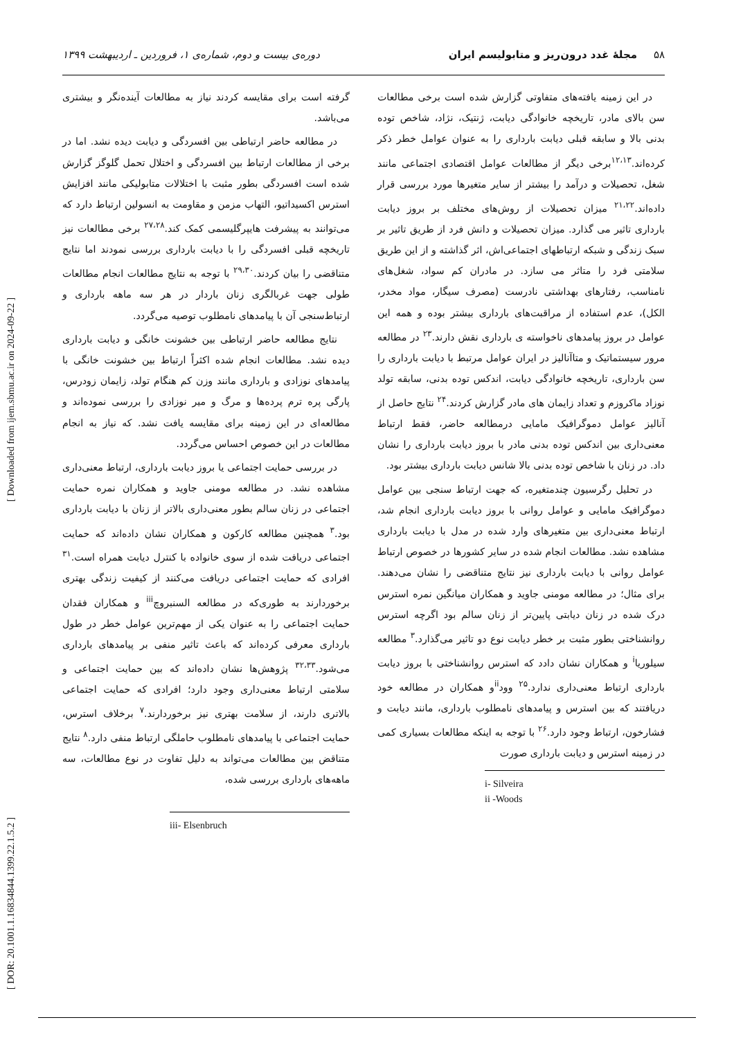۵۸ مجلهٔ غدد درون‌ریز و متابولیسم ایران دوره‌ی بیست و دوم، شماره‌ی ۱، فروردین ـ اردیبهشت ۱۳۹۹
در این زمینه یافته‌های متفاوتی گزارش شده است برخی مطالعات سن بالای مادر، تاریخچه خانوادگی دیابت، ژنتیک، نژاد، شاخص توده بدنی بالا و سابقه قبلی دیابت بارداری را به عنوان عوامل خطر ذکر کرده‌اند.<sup>۱۲،۱۳</sup>برخی دیگر از مطالعات عوامل اقتصادی اجتماعی مانند شغل، تحصیلات و درآمد را بیشتر از سایر متغیرها مورد بررسی قرار داده‌اند.<sup>۲۱،۲۲</sup> میزان تحصیلات از روش‌های مختلف بر بروز دیابت بارداری تاثیر می گذارد. میزان تحصیلات و دانش فرد از طریق تاثیر بر سبک زندگی و شبکه ارتباطهای اجتماعی‌اش، اثر گذاشته و از این طریق سلامتی فرد را متاثر می سازد. در مادران کم سواد، شغل‌های نامناسب، رفتارهای بهداشتی نادرست (مصرف سیگار، مواد مخدر، الکل)، عدم استفاده از مراقبت‌های بارداری بیشتر بوده و همه این عوامل در بروز پیامدهای ناخواسته ی بارداری نقش دارند.<sup>۲۳</sup> در مطالعه مرور سیستماتیک و متاآنالیز در ایران عوامل مرتبط با دیابت بارداری را سن بارداری، تاریخچه خانوادگی دیابت، اندکس توده بدنی، سابقه تولد نوزاد ماکروزم و تعداد زایمان های مادر گزارش کردند.<sup>۲۴</sup> نتایج حاصل از آنالیز عوامل دموگرافیک مامایی درمطالعه حاضر، فقط ارتباط معنی‌داری بین اندکس توده بدنی مادر با بروز دیابت بارداری را نشان داد. در زنان با شاخص توده بدنی بالا شانس دیابت بارداری بیشتر بود.
در تحلیل رگرسیون چندمتغیره، که جهت ارتباط سنجی بین عوامل دموگرافیک مامایی و عوامل روانی با بروز دیابت بارداری انجام شد، ارتباط معنی‌داری بین متغیرهای وارد شده در مدل با دیابت بارداری مشاهده نشد. مطالعات انجام شده در سایر کشورها در خصوص ارتباط عوامل روانی با دیابت بارداری نیز نتایج متناقضی را نشان می‌دهند. برای مثال؛ در مطالعه مومنی جاوید و همکاران میانگین نمره استرس درک شده در زنان دیابتی پایین‌تر از زنان سالم بود اگرچه استرس روانشناختی بطور مثبت بر خطر دیابت نوع دو تاثیر می‌گذارد.<sup>۳</sup> مطالعه سیلوریا<sup>i</sup> و همکاران نشان دادد که استرس روانشناختی با بروز دیابت بارداری ارتباط معنی‌داری ندارد.<sup>۲۵</sup> وود<sup>ii</sup>و همکاران در مطالعه خود دریافتند که بین استرس و پیامدهای نامطلوب بارداری، مانند دیابت و فشارخون، ارتباط وجود دارد.<sup>۲۶</sup> با توجه به اینکه مطالعات بسیاری کمی در زمینه استرس و دیابت بارداری صورت
i- Silveira
ii -Woods
گرفته است برای مقایسه کردند نیاز به مطالعات آینده‌نگر و بیشتری می‌باشد.
در مطالعه حاضر ارتباطی بین افسردگی و دیابت دیده نشد. اما در برخی از مطالعات ارتباط بین افسردگی و اختلال تحمل گلوگز گزارش شده است افسردگی بطور مثبت با اختلالات متابولیکی مانند افزایش استرس اکسیداتیو، التهاب مزمن و مقاومت به انسولین ارتباط دارد که می‌توانند به پیشرفت هایپرگلیسمی کمک کند.<sup>۲۷،۲۸</sup> برخی مطالعات نیز تاریخچه قبلی افسردگی را با دیابت بارداری بررسی نمودند اما نتایج متناقضی را بیان کردند.<sup>۲۹،۳۰</sup> با توجه به نتایج مطالعات انجام مطالعات طولی جهت غربالگری زنان باردار در هر سه ماهه بارداری و ارتباط‌سنجی آن با پیامدهای نامطلوب توصیه می‌گردد.
نتایج مطالعه حاضر ارتباطی بین خشونت خانگی و دیابت بارداری دیده نشد. مطالعات انجام شده اکثراً ارتباط بین خشونت خانگی با پیامدهای نوزادی و بارداری مانند وزن کم هنگام تولد، زایمان زودرس، پارگی پره ترم پرده‌ها و مرگ و میر نوزادی را بررسی نموده‌اند و مطالعه‌ای در این زمینه برای مقایسه یافت نشد. که نیاز به انجام مطالعات در این خصوص احساس می‌گردد.
در بررسی حمایت اجتماعی یا بروز دیابت بارداری، ارتباط معنی‌داری مشاهده نشد. در مطالعه مومنی جاوید و همکاران نمره حمایت اجتماعی در زنان سالم بطور معنی‌داری بالاتر از زنان با دیابت بارداری بود.<sup>۳</sup> همچنین مطالعه کارکون و همکاران نشان داده‌اند که حمایت اجتماعی دریافت شده از سوی خانواده با کنترل دیابت همراه است.<sup>۳۱</sup> افرادی که حمایت اجتماعی دریافت می‌کنند از کیفیت زندگی بهتری برخوردارند به طوری‌که در مطالعه السنبروچ<sup>iii</sup> و همکاران فقدان حمایت اجتماعی را به عنوان یکی از مهم‌ترین عوامل خطر در طول بارداری معرفی کرده‌اند که باعث تاثیر منفی بر پیامدهای بارداری می‌شود.<sup>۳۲،۳۳</sup> پژوهش‌ها نشان داده‌اند که بین حمایت اجتماعی و سلامتی ارتباط معنی‌داری وجود دارد؛ افرادی که حمایت اجتماعی بالاتری دارند، از سلامت بهتری نیز برخوردارند.<sup>۷</sup> برخلاف استرس، حمایت اجتماعی با پیامدهای نامطلوب حاملگی ارتباط منفی دارد.<sup>۸</sup> نتایج متناقض بین مطالعات می‌تواند به دلیل تفاوت در نوع مطالعات، سه ماهه‌های بارداری بررسی شده،
iii- Elsenbruch
[ DOR: 20.1001.1.16834844.1399.22.1.5.2 ] [ Downloaded from ijem.sbmu.ac.ir on 2024-09-22 ]